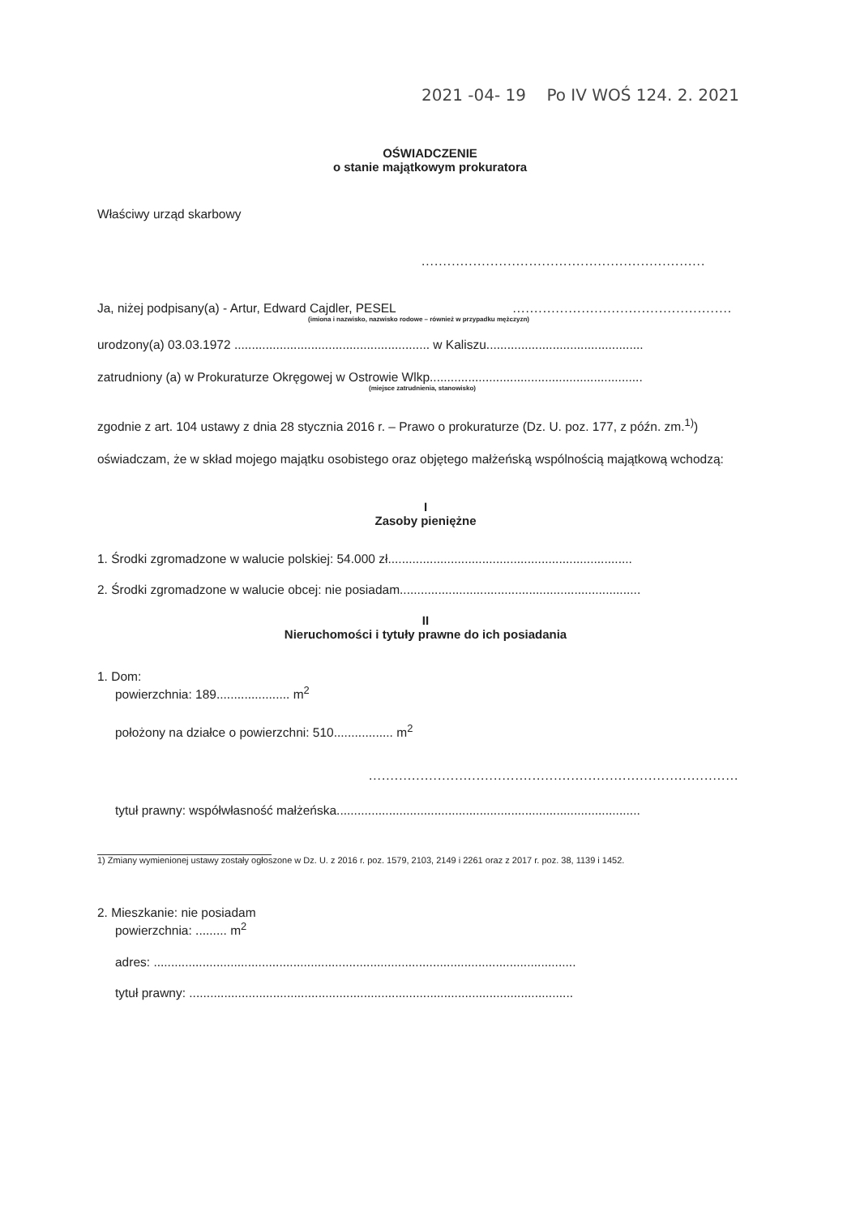2021 -04- 19 Po IV WOŚ 124. 2. 2021
OŚWIADCZENIE
o stanie majątkowym prokuratora
Właściwy urząd skarbowy
..................................................................
Ja, niżej podpisany(a) - Artur, Edward Cajdler, PESEL ...................................................
(imiona i nazwisko, nazwisko rodowe – również w przypadku mężczyzn)
urodzony(a) 03.03.1972 ........................................................ w Kaliszu.............................................
zatrudniony (a) w Prokuraturze Okręgowej w Ostrowie Wlkp.............................................................
(miejsce zatrudnienia, stanowisko)
zgodnie z art. 104 ustawy z dnia 28 stycznia 2016 r. – Prawo o prokuraturze (Dz. U. poz. 177, z późn. zm.<sup>1)</sup>) oświadczam, że w skład mojego majątku osobistego oraz objętego małżeńską wspólnością majątkową wchodzą:
I
Zasoby pieniężne
1. Środki zgromadzone w walucie polskiej: 54.000 zł......................................................................
2. Środki zgromadzone w walucie obcej: nie posiadam.....................................................................
II
Nieruchomości i tytuły prawne do ich posiadania
1. Dom:
powierzchnia: 189..................... m<sup>2</sup>
położony na działce o powierzchni: 510................. m<sup>2</sup>
......................................................................................
tytuł prawny: współwłasność małżeńska.......................................................................................
1) Zmiany wymienionej ustawy zostały ogłoszone w Dz. U. z 2016 r. poz. 1579, 2103, 2149 i 2261 oraz z 2017 r. poz. 38, 1139 i 1452.
2. Mieszkanie: nie posiadam
powierzchnia: ......... m<sup>2</sup>
adres: .........................................................................................................................
tytuł prawny: ..............................................................................................................